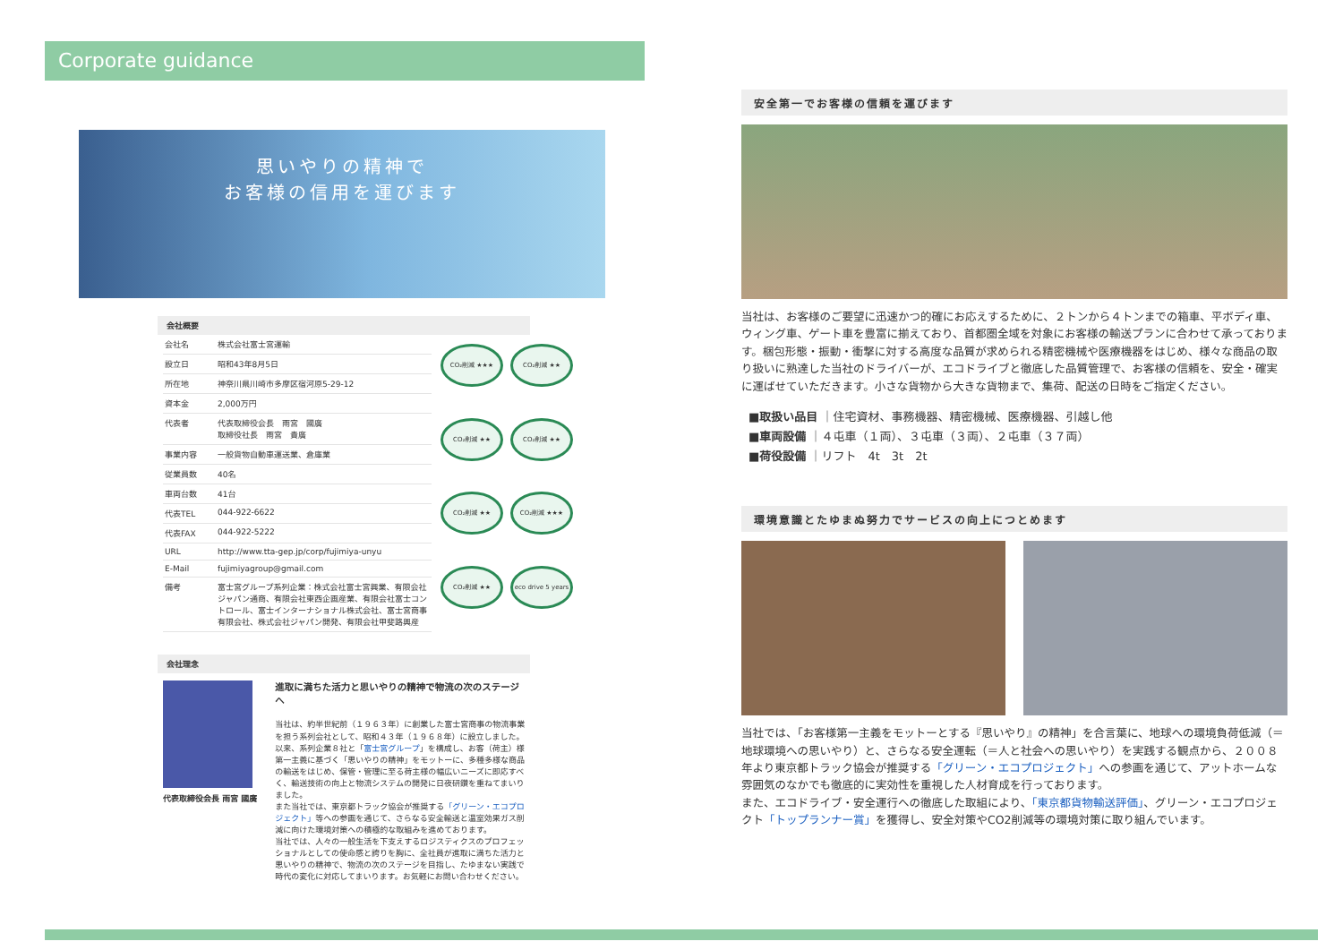Corporate guidance
思いやりの精神で
お客様の信用を運びます
会社概要
| 会社名 | 株式会社富士宮運輸 |
| 設立日 | 昭和43年8月5日 |
| 所在地 | 神奈川県川崎市多摩区宿河原5-29-12 |
| 資本金 | 2,000万円 |
| 代表者 | 代表取締役会長 雨宮 國廣 取締役社長 雨宮 貴廣 |
| 事業内容 | 一般貨物自動車運送業、倉庫業 |
| 従業員数 | 40名 |
| 車両台数 | 41台 |
| 代表TEL | 044-922-6622 |
| 代表FAX | 044-922-5222 |
| URL | http://www.tta-gep.jp/corp/fujimiya-unyu |
| E-Mail | fujimiyagroup@gmail.com |
| 備考 | 富士宮グループ系列企業：株式会社富士宮興業、有限会社ジャパン通商、有限会社東西企画産業、有限会社富士コントロール、富士インターナショナル株式会社、富士宮商事有限会社、株式会社ジャパン開発、有限会社甲斐路興産 |
CO₂削減 ★★★
CO₂削減 ★★
CO₂削減 ★★
CO₂削減 ★★
CO₂削減 ★★
CO₂削減 ★★★
CO₂削減 ★★
eco drive 5 years
会社理念
代表取締役会長 雨宮 國廣
進取に満ちた活力と思いやりの精神で物流の次のステージへ
当社は、約半世紀前（１９６３年）に創業した富士宮商事の物流事業を担う系列会社として、昭和４３年（１９６８年）に設立しました。以来、系列企業８社と「富士宮グループ」を構成し、お客（荷主）様第一主義に基づく「思いやりの精神」をモットーに、多種多様な商品の輸送をはじめ、保管・管理に至る荷主様の幅広いニーズに即応すべく、輸送技術の向上と物流システムの開発に日夜研鑽を重ねてまいりました。
また当社では、東京都トラック協会が推奨する「グリーン・エコプロジェクト」等への参画を通じて、さらなる安全輸送と温室効果ガス削減に向けた環境対策への積極的な取組みを進めております。
当社では、人々の一般生活を下支えするロジスティクスのプロフェッショナルとしての使命感と誇りを胸に、全社員が進取に満ちた活力と思いやりの精神で、物流の次のステージを目指し、たゆまない実践で時代の変化に対応してまいります。お気軽にお問い合わせください。
安全第一でお客様の信頼を運びます
当社は、お客様のご要望に迅速かつ的確にお応えするために、２トンから４トンまでの箱車、平ボディ車、ウィング車、ゲート車を豊富に揃えており、首都圏全域を対象にお客様の輸送プランに合わせて承っております。梱包形態・振動・衝撃に対する高度な品質が求められる精密機械や医療機器をはじめ、様々な商品の取り扱いに熟達した当社のドライバーが、エコドライブと徹底した品質管理で、お客様の信頼を、安全・確実に運ばせていただきます。小さな貨物から大きな貨物まで、集荷、配送の日時をご指定ください。
■取扱い品目 ｜住宅資材、事務機器、精密機械、医療機器、引越し他
■車両設備 ｜４屯車（１両）、３屯車（３両）、２屯車（３７両）
■荷役設備 ｜リフト　4t　3t　2t
環境意識とたゆまぬ努力でサービスの向上につとめます
当社では、「お客様第一主義をモットーとする『思いやり』の精神」を合言葉に、地球への環境負荷低減（＝地球環境への思いやり）と、さらなる安全運転（＝人と社会への思いやり）を実践する観点から、２００８年より東京都トラック協会が推奨する「グリーン・エコプロジェクト」への参画を通じて、アットホームな雰囲気のなかでも徹底的に実効性を重視した人材育成を行っております。
また、エコドライブ・安全運行への徹底した取組により、「東京都貨物輸送評価」、グリーン・エコプロジェクト「トップランナー賞」を獲得し、安全対策やCO2削減等の環境対策に取り組んでいます。